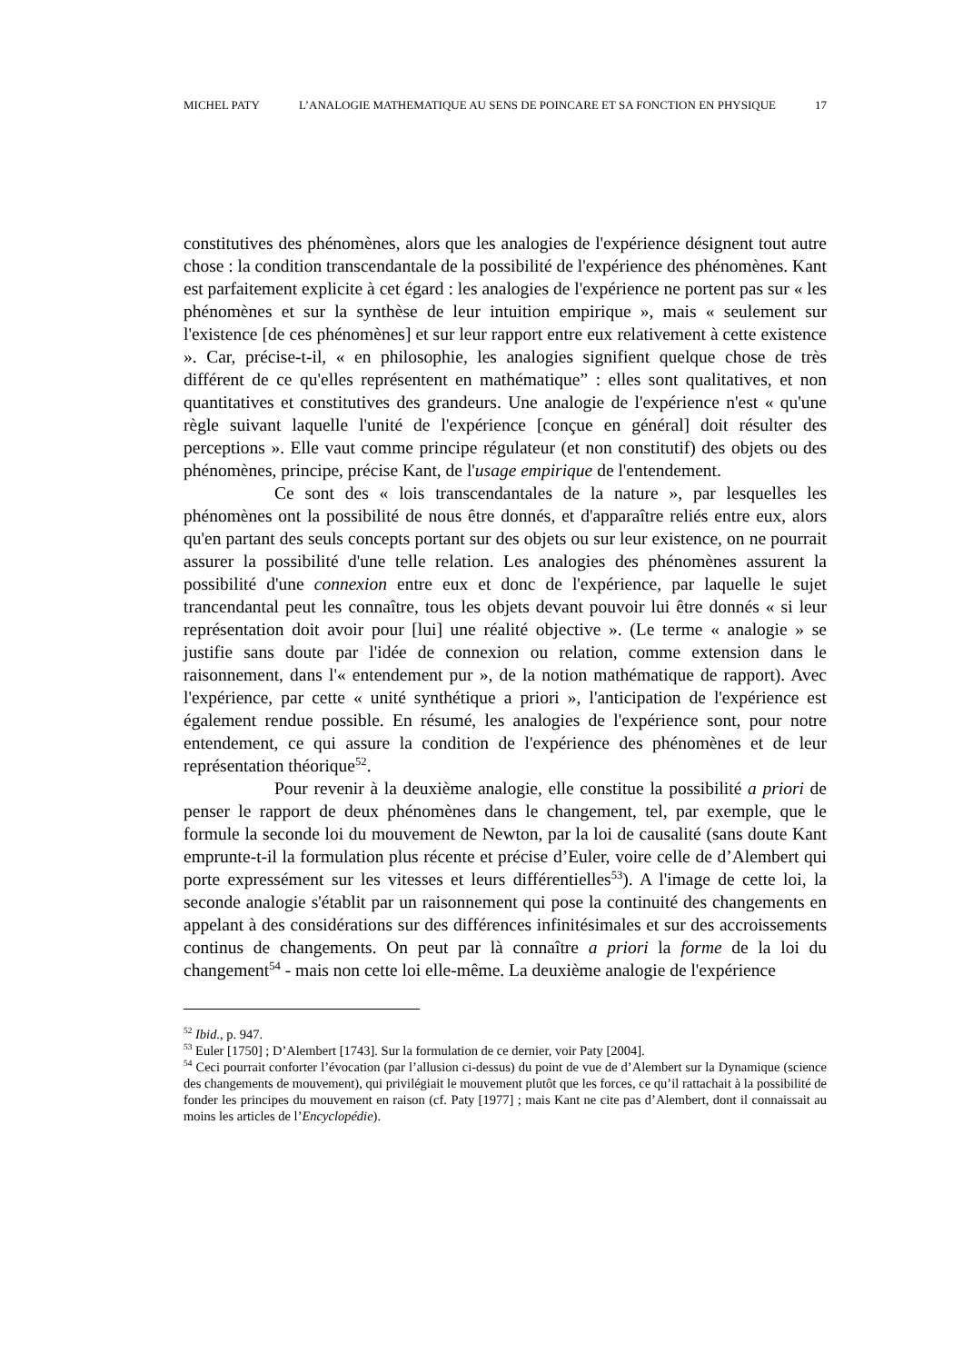MICHEL PATY L’ANALOGIE MATHEMATIQUE AU SENS DE POINCARE ET SA FONCTION EN PHYSIQUE 17
constitutives des phénomènes, alors que les analogies de l'expérience désignent tout autre chose : la condition transcendantale de la possibilité de l'expérience des phénomènes. Kant est parfaitement explicite à cet égard : les analogies de l'expérience ne portent pas sur « les phénomènes et sur la synthèse de leur intuition empirique », mais « seulement sur l'existence [de ces phénomènes] et sur leur rapport entre eux relativement à cette existence ». Car, précise-t-il, « en philosophie, les analogies signifient quelque chose de très différent de ce qu'elles représentent en mathématique” : elles sont qualitatives, et non quantitatives et constitutives des grandeurs. Une analogie de l'expérience n'est « qu'une règle suivant laquelle l'unité de l'expérience [conçue en général] doit résulter des perceptions ». Elle vaut comme principe régulateur (et non constitutif) des objets ou des phénomènes, principe, précise Kant, de l'usage empirique de l'entendement.
Ce sont des « lois transcendantales de la nature », par lesquelles les phénomènes ont la possibilité de nous être donnés, et d'apparaître reliés entre eux, alors qu'en partant des seuls concepts portant sur des objets ou sur leur existence, on ne pourrait assurer la possibilité d'une telle relation. Les analogies des phénomènes assurent la possibilité d'une connexion entre eux et donc de l'expérience, par laquelle le sujet trancendantal peut les connaître, tous les objets devant pouvoir lui être donnés « si leur représentation doit avoir pour [lui] une réalité objective ». (Le terme « analogie » se justifie sans doute par l'idée de connexion ou relation, comme extension dans le raisonnement, dans l'« entendement pur », de la notion mathématique de rapport). Avec l'expérience, par cette « unité synthétique a priori », l'anticipation de l'expérience est également rendue possible. En résumé, les analogies de l'expérience sont, pour notre entendement, ce qui assure la condition de l'expérience des phénomènes et de leur représentation théorique<sup>52</sup>.
Pour revenir à la deuxième analogie, elle constitue la possibilité a priori de penser le rapport de deux phénomènes dans le changement, tel, par exemple, que le formule la seconde loi du mouvement de Newton, par la loi de causalité (sans doute Kant emprunte-t-il la formulation plus récente et précise d’Euler, voire celle de d’Alembert qui porte expressément sur les vitesses et leurs différentielles<sup>53</sup>). A l'image de cette loi, la seconde analogie s'établit par un raisonnement qui pose la continuité des changements en appelant à des considérations sur des différences infinitésimales et sur des accroissements continus de changements. On peut par là connaître a priori la forme de la loi du changement<sup>54</sup> - mais non cette loi elle-même. La deuxième analogie de l'expérience
<sup>52</sup> Ibid., p. 947.
<sup>53</sup> Euler [1750] ; D’Alembert [1743]. Sur la formulation de ce dernier, voir Paty [2004].
<sup>54</sup> Ceci pourrait conforter l’évocation (par l’allusion ci-dessus) du point de vue de d’Alembert sur la Dynamique (science des changements de mouvement), qui privilégiait le mouvement plutôt que les forces, ce qu’il rattachait à la possibilité de fonder les principes du mouvement en raison (cf. Paty [1977] ; mais Kant ne cite pas d’Alembert, dont il connaissait au moins les articles de l’Encyclopédie).